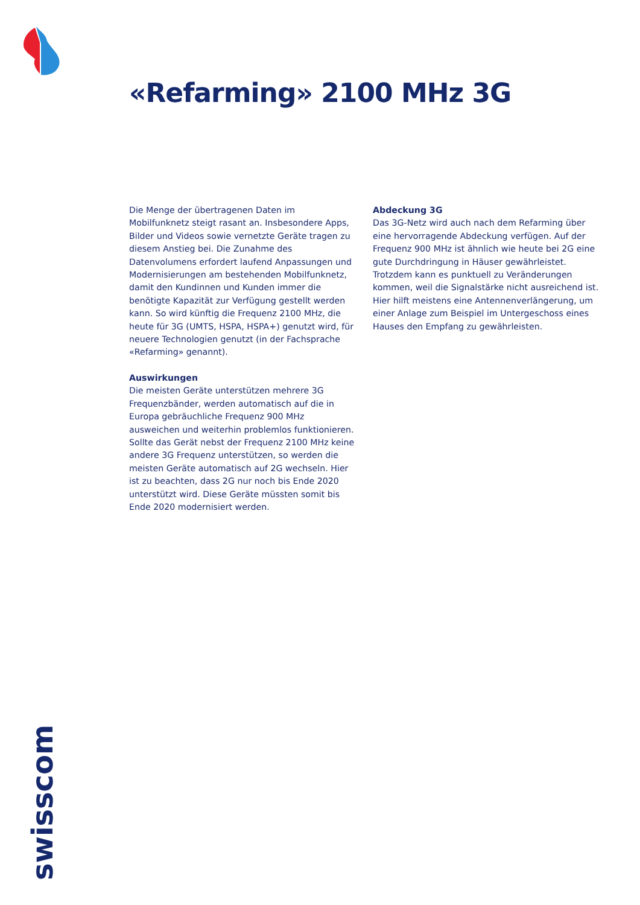«Refarming» 2100 MHz 3G
Die Menge der übertragenen Daten im Mobilfunknetz steigt rasant an. Insbesondere Apps, Bilder und Videos sowie vernetzte Geräte tragen zu diesem Anstieg bei. Die Zunahme des Datenvolumens erfordert laufend Anpassungen und Modernisierungen am bestehenden Mobilfunknetz, damit den Kundinnen und Kunden immer die benötigte Kapazität zur Verfügung gestellt werden kann. So wird künftig die Frequenz 2100 MHz, die heute für 3G (UMTS, HSPA, HSPA+) genutzt wird, für neuere Technologien genutzt (in der Fachsprache «Refarming» genannt).
Auswirkungen
Die meisten Geräte unterstützen mehrere 3G Frequenzbänder, werden automatisch auf die in Europa gebräuchliche Frequenz 900 MHz ausweichen und weiterhin problemlos funktionieren. Sollte das Gerät nebst der Frequenz 2100 MHz keine andere 3G Frequenz unterstützen, so werden die meisten Geräte automatisch auf 2G wechseln. Hier ist zu beachten, dass 2G nur noch bis Ende 2020 unterstützt wird. Diese Geräte müssten somit bis Ende 2020 modernisiert werden.
Abdeckung 3G
Das 3G-Netz wird auch nach dem Refarming über eine hervorragende Abdeckung verfügen. Auf der Frequenz 900 MHz ist ähnlich wie heute bei 2G eine gute Durchdringung in Häuser gewährleistet. Trotzdem kann es punktuell zu Veränderungen kommen, weil die Signalstärke nicht ausreichend ist. Hier hilft meistens eine Antennenverlängerung, um einer Anlage zum Beispiel im Untergeschoss eines Hauses den Empfang zu gewährleisten.
swisscom